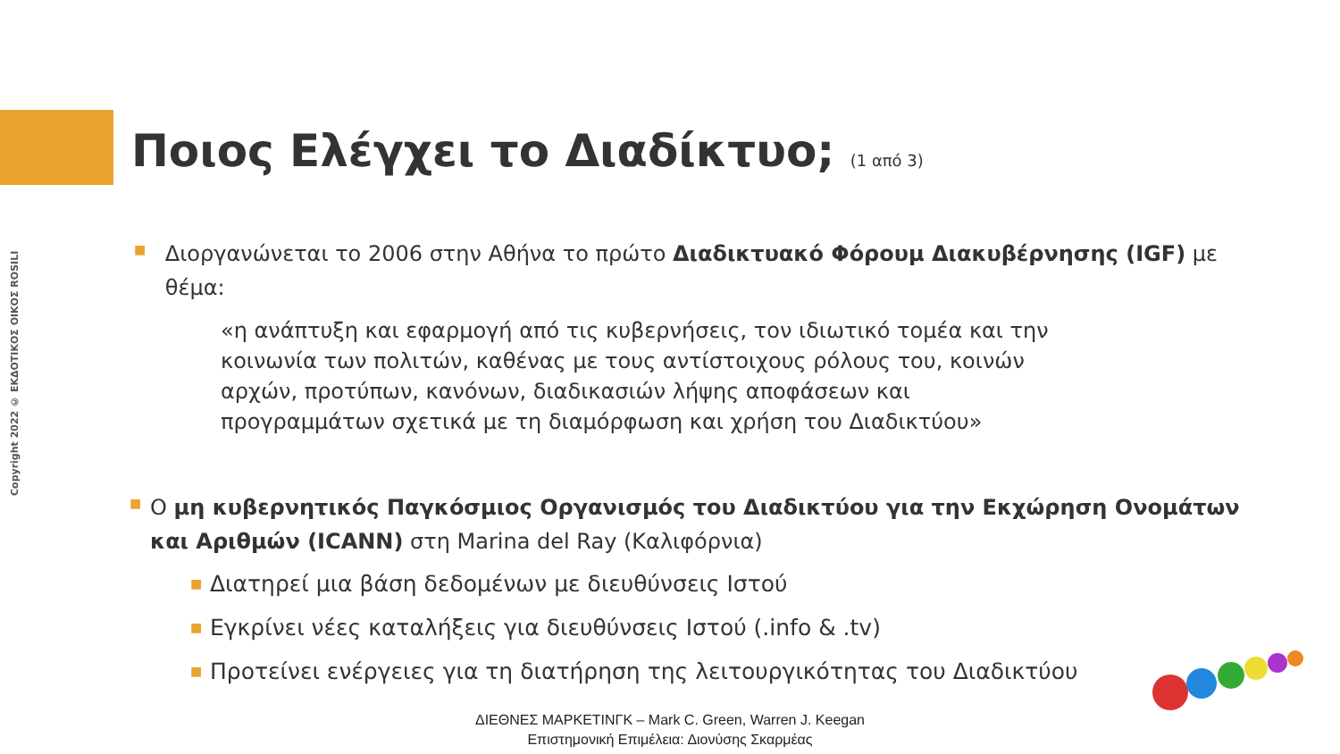Copyright 2022 © ΕΚΔΟΤΙΚΟΣ ΟΙΚΟΣ ROSILI
Ποιος Ελέγχει το Διαδίκτυο; (1 από 3)
■
Διοργανώνεται το 2006 στην Αθήνα το πρώτο Διαδικτυακό Φόρουμ Διακυβέρνησης (IGF) με θέμα:
«η ανάπτυξη και εφαρμογή από τις κυβερνήσεις, τον ιδιωτικό τομέα και την κοινωνία των πολιτών, καθένας με τους αντίστοιχους ρόλους του, κοινών αρχών, προτύπων, κανόνων, διαδικασιών λήψης αποφάσεων και προγραμμάτων σχετικά με τη διαμόρφωση και χρήση του Διαδικτύου»
■
Ο μη κυβερνητικός Παγκόσμιος Οργανισμός του Διαδικτύου για την Εκχώρηση Ονομάτων και Αριθμών (ICANN) στη Marina del Ray (Καλιφόρνια)
■
Διατηρεί μια βάση δεδομένων με διευθύνσεις Ιστού
■
Εγκρίνει νέες καταλήξεις για διευθύνσεις Ιστού (.info & .tv)
■
Προτείνει ενέργειες για τη διατήρηση της λειτουργικότητας του Διαδικτύου
ΔΙΕΘΝΕΣ ΜΑΡΚΕΤΙΝΓΚ – Mark C. Green, Warren J. Keegan
Επιστημονική Επιμέλεια: Διονύσης Σκαρμέας